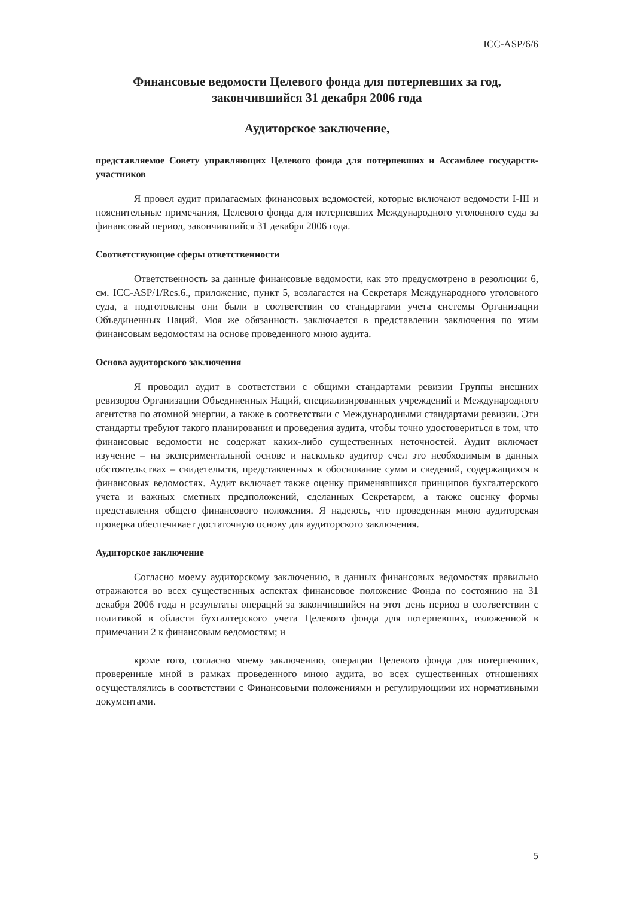ICC-ASP/6/6
Финансовые ведомости Целевого фонда для потерпевших за год, закончившийся 31 декабря 2006 года
Аудиторское заключение,
представляемое Совету управляющих Целевого фонда для потерпевших и Ассамблее государств-участников
Я провел аудит прилагаемых финансовых ведомостей, которые включают ведомости I-III и пояснительные примечания, Целевого фонда для потерпевших Международного уголовного суда за финансовый период, закончившийся 31 декабря 2006 года.
Соответствующие сферы ответственности
Ответственность за данные финансовые ведомости, как это предусмотрено в резолюции 6, см. ICC-ASP/1/Res.6., приложение, пункт 5, возлагается на Секретаря Международного уголовного суда, а подготовлены они были в соответствии со стандартами учета системы Организации Объединенных Наций. Моя же обязанность заключается в представлении заключения по этим финансовым ведомостям на основе проведенного мною аудита.
Основа аудиторского заключения
Я проводил аудит в соответствии с общими стандартами ревизии Группы внешних ревизоров Организации Объединенных Наций, специализированных учреждений и Международного агентства по атомной энергии, а также в соответствии с Международными стандартами ревизии. Эти стандарты требуют такого планирования и проведения аудита, чтобы точно удостовериться в том, что финансовые ведомости не содержат каких-либо существенных неточностей. Аудит включает изучение – на экспериментальной основе и насколько аудитор счел это необходимым в данных обстоятельствах – свидетельств, представленных в обоснование сумм и сведений, содержащихся в финансовых ведомостях. Аудит включает также оценку применявшихся принципов бухгалтерского учета и важных сметных предположений, сделанных Секретарем, а также оценку формы представления общего финансового положения. Я надеюсь, что проведенная мною аудиторская проверка обеспечивает достаточную основу для аудиторского заключения.
Аудиторское заключение
Согласно моему аудиторскому заключению, в данных финансовых ведомостях правильно отражаются во всех существенных аспектах финансовое положение Фонда по состоянию на 31 декабря 2006 года и результаты операций за закончившийся на этот день период в соответствии с политикой в области бухгалтерского учета Целевого фонда для потерпевших, изложенной в примечании 2 к финансовым ведомостям; и
кроме того, согласно моему заключению, операции Целевого фонда для потерпевших, проверенные мной в рамках проведенного мною аудита, во всех существенных отношениях осуществлялись в соответствии с Финансовыми положениями и регулирующими их нормативными документами.
5